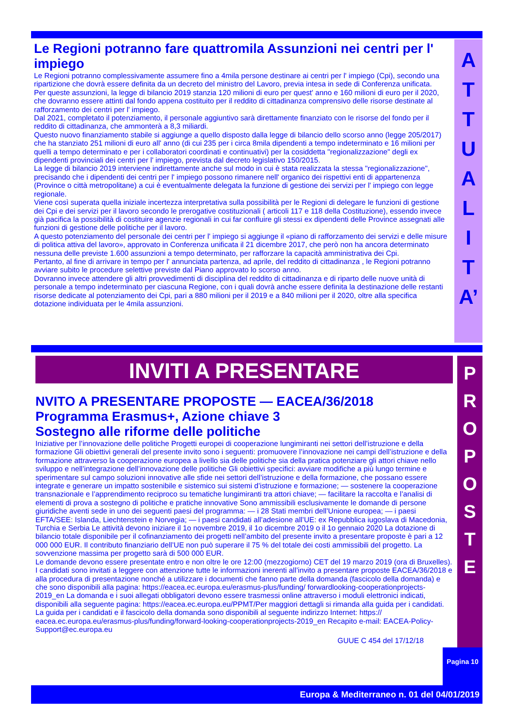Le Regioni potranno fare quattromila Assunzioni nei centri per l' impiego
Le Regioni potranno complessivamente assumere fino a 4mila persone destinare ai centri per l' impiego (Cpi), secondo una ripartizione che dovrà essere definita da un decreto del ministro del Lavoro, previa intesa in sede di Conferenza unificata.
Per queste assunzioni, la legge di bilancio 2019 stanzia 120 milioni di euro per quest' anno e 160 milioni di euro per il 2020, che dovranno essere attinti dal fondo appena costituito per il reddito di cittadinanza comprensivo delle risorse destinate al rafforzamento dei centri per l' impiego.
Dal 2021, completato il potenziamento, il personale aggiuntivo sarà direttamente finanziato con le risorse del fondo per il reddito di cittadinanza, che ammonterà a 8,3 miliardi.
Questo nuovo finanziamento stabile si aggiunge a quello disposto dalla legge di bilancio dello scorso anno (legge 205/2017) che ha stanziato 251 milioni di euro all' anno (di cui 235 per i circa 8mila dipendenti a tempo indeterminato e 16 milioni per quelli a tempo determinato e per i collaboratori coordinati e continuativi) per la cosiddetta "regionalizzazione" degli ex dipendenti provinciali dei centri per l' impiego, prevista dal decreto legislativo 150/2015.
La legge di bilancio 2019 interviene indirettamente anche sul modo in cui è stata realizzata la stessa "regionalizzazione", precisando che i dipendenti dei centri per l' impiego possono rimanere nell' organico dei rispettivi enti di appartenenza (Province o città metropolitane) a cui è eventualmente delegata la funzione di gestione dei servizi per l' impiego con legge regionale.
Viene così superata quella iniziale incertezza interpretativa sulla possibilità per le Regioni di delegare le funzioni di gestione dei Cpi e dei servizi per il lavoro secondo le prerogative costituzionali ( articoli 117 e 118 della Costituzione), essendo invece già pacifica la possibilità di costituire agenzie regionali in cui far confluire gli stessi ex dipendenti delle Province assegnati alle funzioni di gestione delle politiche per il lavoro.
A questo potenziamento del personale dei centri per l' impiego si aggiunge il «piano di rafforzamento dei servizi e delle misure di politica attiva del lavoro», approvato in Conferenza unificata il 21 dicembre 2017, che però non ha ancora determinato nessuna delle previste 1.600 assunzioni a tempo determinato, per rafforzare la capacità amministrativa dei Cpi.
Pertanto, al fine di arrivare in tempo per l' annunciata partenza, ad aprile, del reddito di cittadinanza , le Regioni potranno avviare subito le procedure selettive previste dal Piano approvato lo scorso anno.
Dovranno invece attendere gli altri provvedimenti di disciplina del reddito di cittadinanza e di riparto delle nuove unità di personale a tempo indeterminato per ciascuna Regione, con i quali dovrà anche essere definita la destinazione delle restanti risorse dedicate al potenziamento dei Cpi, pari a 880 milioni per il 2019 e a 840 milioni per il 2020, oltre alla specifica dotazione individuata per le 4mila assunzioni.
A
T
T
U
A
L
I
T
A’
INVITI A PRESENTARE
NVITO A PRESENTARE PROPOSTE — EACEA/36/2018
Programma Erasmus+, Azione chiave 3
Sostegno alle riforme delle politiche
Iniziative per l’innovazione delle politiche Progetti europei di cooperazione lungimiranti nei settori dell’istruzione e della formazione Gli obiettivi generali del presente invito sono i seguenti: promuovere l’innovazione nei campi dell’istruzione e della formazione attraverso la cooperazione europea a livello sia delle politiche sia della pratica potenziare gli attori chiave nello sviluppo e nell’integrazione dell’innovazione delle politiche Gli obiettivi specifici: avviare modifiche a più lungo termine e sperimentare sul campo soluzioni innovative alle sfide nei settori dell’istruzione e della formazione, che possano essere integrate e generare un impatto sostenibile e sistemico sui sistemi d’istruzione e formazione; — sostenere la cooperazione transnazionale e l’apprendimento reciproco su tematiche lungimiranti tra attori chiave; — facilitare la raccolta e l’analisi di elementi di prova a sostegno di politiche e pratiche innovative Sono ammissibili esclusivamente le domande di persone giuridiche aventi sede in uno dei seguenti paesi del programma: — i 28 Stati membri dell’Unione europea; — i paesi EFTA/SEE: Islanda, Liechtenstein e Norvegia; — i paesi candidati all’adesione all’UE: ex Repubblica iugoslava di Macedonia, Turchia e Serbia Le attività devono iniziare il 1o novembre 2019, il 1o dicembre 2019 o il 1o gennaio 2020 La dotazione di bilancio totale disponibile per il cofinanziamento dei progetti nell’ambito del presente invito a presentare proposte è pari a 12 000 000 EUR. Il contributo finanziario dell’UE non può superare il 75 % del totale dei costi ammissibili del progetto. La sovvenzione massima per progetto sarà di 500 000 EUR.
Le domande devono essere presentate entro e non oltre le ore 12:00 (mezzogiorno) CET del 19 marzo 2019 (ora di Bruxelles). I candidati sono invitati a leggere con attenzione tutte le informazioni inerenti all’invito a presentare proposte EACEA/36/2018 e alla procedura di presentazione nonché a utilizzare i documenti che fanno parte della domanda (fascicolo della domanda) e che sono disponibili alla pagina: https://eacea.ec.europa.eu/erasmus-plus/funding/ forwardlooking-cooperationprojects-2019_en La domanda e i suoi allegati obbligatori devono essere trasmessi online attraverso i moduli elettronici indicati, disponibili alla seguente pagina: https://eacea.ec.europa.eu/PPMT/Per maggiori dettagli si rimanda alla guida per i candidati.
La guida per i candidati e il fascicolo della domanda sono disponibili al seguente indirizzo Internet: https:// eacea.ec.europa.eu/erasmus-plus/funding/forward-looking-cooperationprojects-2019_en Recapito e-mail: EACEA-Policy-Support@ec.europa.eu
GUUE C 454 del 17/12/18
P
R
O
P
O
S
T
E
Pagina 10
Europa & Mediterraneo n. 01 del 04/01/2019